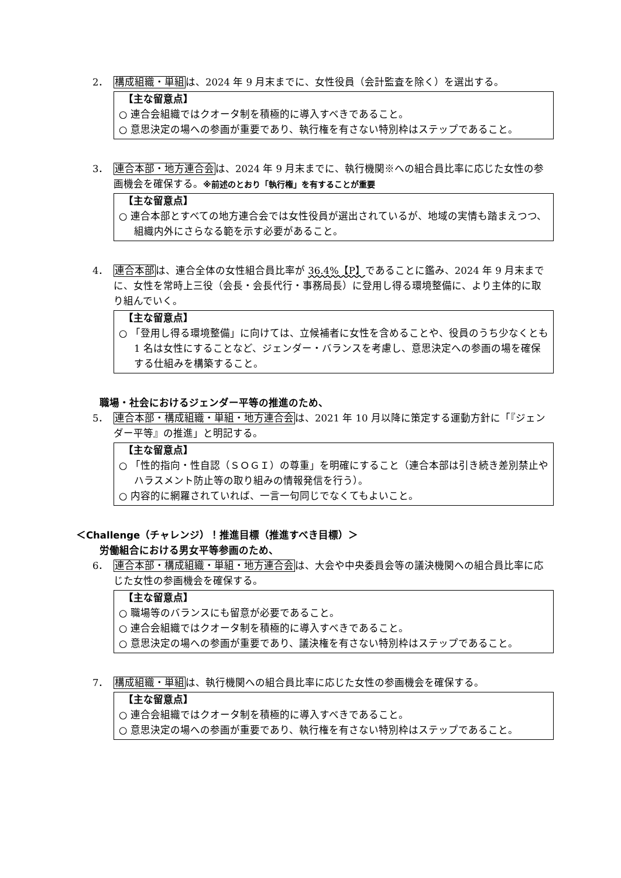2． 構成組織・単組は、2024 年 9 月末までに、女性役員（会計監査を除く）を選出する。
【主な留意点】
○ 連合会組織ではクオータ制を積極的に導入すべきであること。
○ 意思決定の場への参画が重要であり、執行権を有さない特別枠はステップであること。
3． 連合本部・地方連合会は、2024 年 9 月末までに、執行機関※への組合員比率に応じた女性の参画機会を確保する。※前述のとおり「執行権」を有することが重要
【主な留意点】
○ 連合本部とすべての地方連合会では女性役員が選出されているが、地域の実情も踏まえつつ、組織内外にさらなる範を示す必要があること。
4． 連合本部は、連合全体の女性組合員比率が 36.4%【P】であることに鑑み、2024 年 9 月末までに、女性を常時上三役（会長・会長代行・事務局長）に登用し得る環境整備に、より主体的に取り組んでいく。
【主な留意点】
○ 「登用し得る環境整備」に向けては、立候補者に女性を含めることや、役員のうち少なくとも 1 名は女性にすることなど、ジェンダー・バランスを考慮し、意思決定への参画の場を確保する仕組みを構築すること。
職場・社会におけるジェンダー平等の推進のため、
5． 連合本部・構成組織・単組・地方連合会は、2021 年 10 月以降に策定する運動方針に「『ジェンダー平等』の推進」と明記する。
【主な留意点】
○ 「性的指向・性自認（ＳＯＧＩ）の尊重」を明確にすること（連合本部は引き続き差別禁止やハラスメント防止等の取り組みの情報発信を行う）。
○ 内容的に網羅されていれば、一言一句同じでなくてもよいこと。
＜Challenge（チャレンジ）！推進目標（推進すべき目標）＞
労働組合における男女平等参画のため、
6． 連合本部・構成組織・単組・地方連合会は、大会や中央委員会等の議決機関への組合員比率に応じた女性の参画機会を確保する。
【主な留意点】
○ 職場等のバランスにも留意が必要であること。
○ 連合会組織ではクオータ制を積極的に導入すべきであること。
○ 意思決定の場への参画が重要であり、議決権を有さない特別枠はステップであること。
7． 構成組織・単組は、執行機関への組合員比率に応じた女性の参画機会を確保する。
【主な留意点】
○ 連合会組織ではクオータ制を積極的に導入すべきであること。
○ 意思決定の場への参画が重要であり、執行権を有さない特別枠はステップであること。